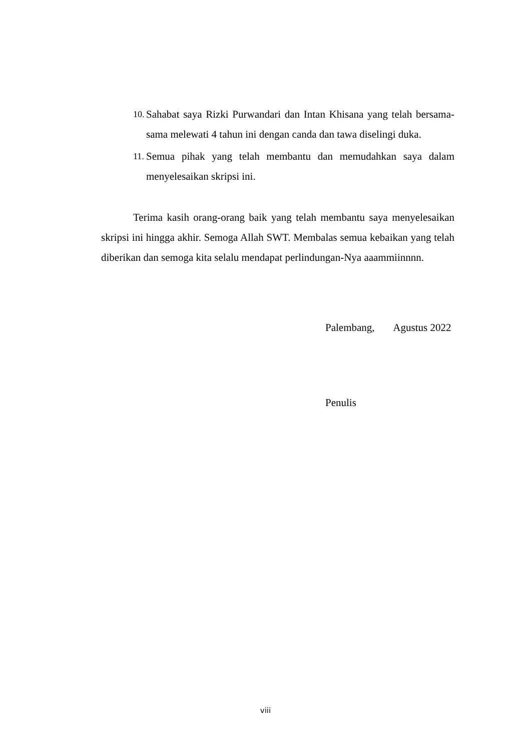10. Sahabat saya Rizki Purwandari dan Intan Khisana yang telah bersama-sama melewati 4 tahun ini dengan canda dan tawa diselingi duka.
11. Semua pihak yang telah membantu dan memudahkan saya dalam menyelesaikan skripsi ini.
Terima kasih orang-orang baik yang telah membantu saya menyelesaikan skripsi ini hingga akhir. Semoga Allah SWT. Membalas semua kebaikan yang telah diberikan dan semoga kita selalu mendapat perlindungan-Nya aaammiinnnn.
Palembang, Agustus 2022
Penulis
viii